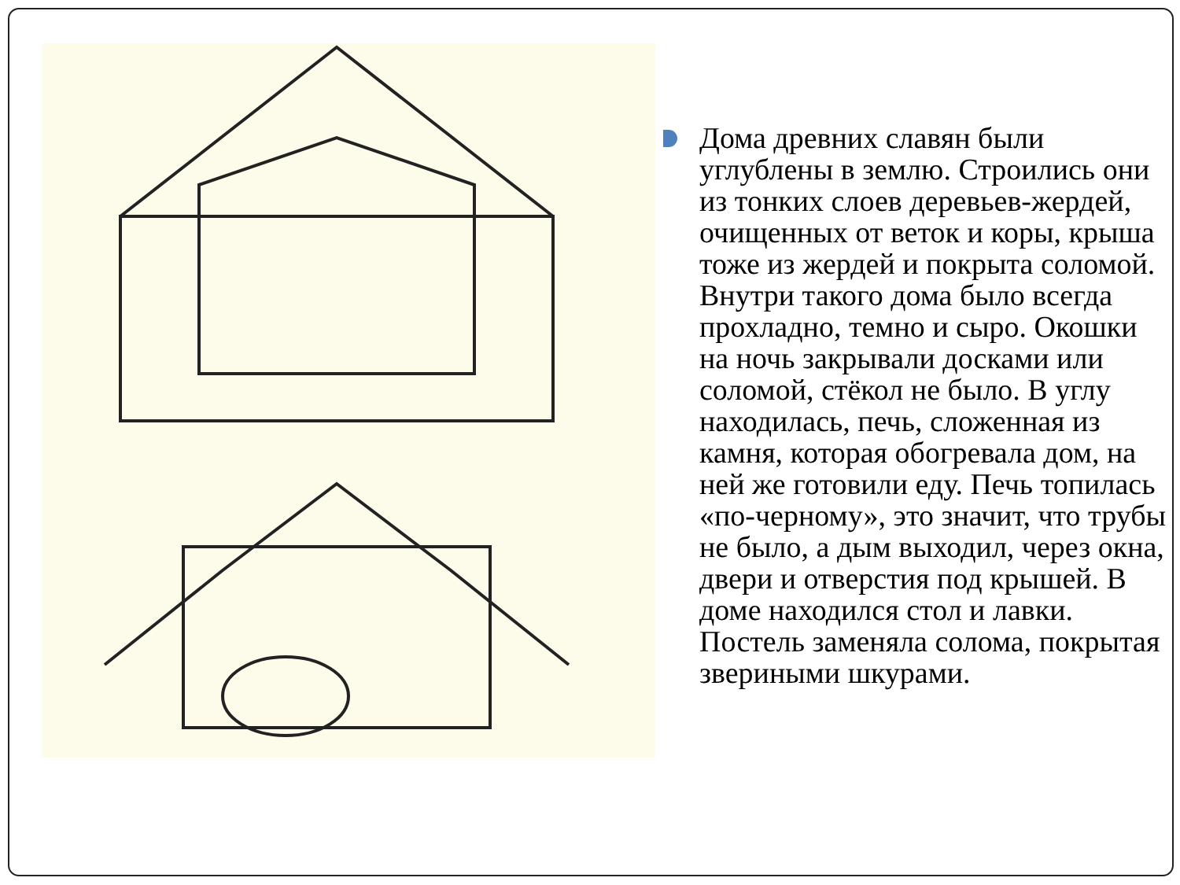Дома древних славян были углублены в землю. Строились они из тонких слоев деревьев-жердей, очищенных от веток и коры, крыша тоже из жердей и покрыта соломой. Внутри такого дома было всегда прохладно, темно и сыро. Окошки на ночь закрывали досками или соломой, стёкол не было. В углу находилась, печь, сложенная из камня, которая обогревала дом, на ней же готовили еду. Печь топилась «по-черному», это значит, что трубы не было, а дым выходил, через окна, двери и отверстия под крышей. В доме находился стол и лавки. Постель заменяла солома, покрытая звериными шкурами.